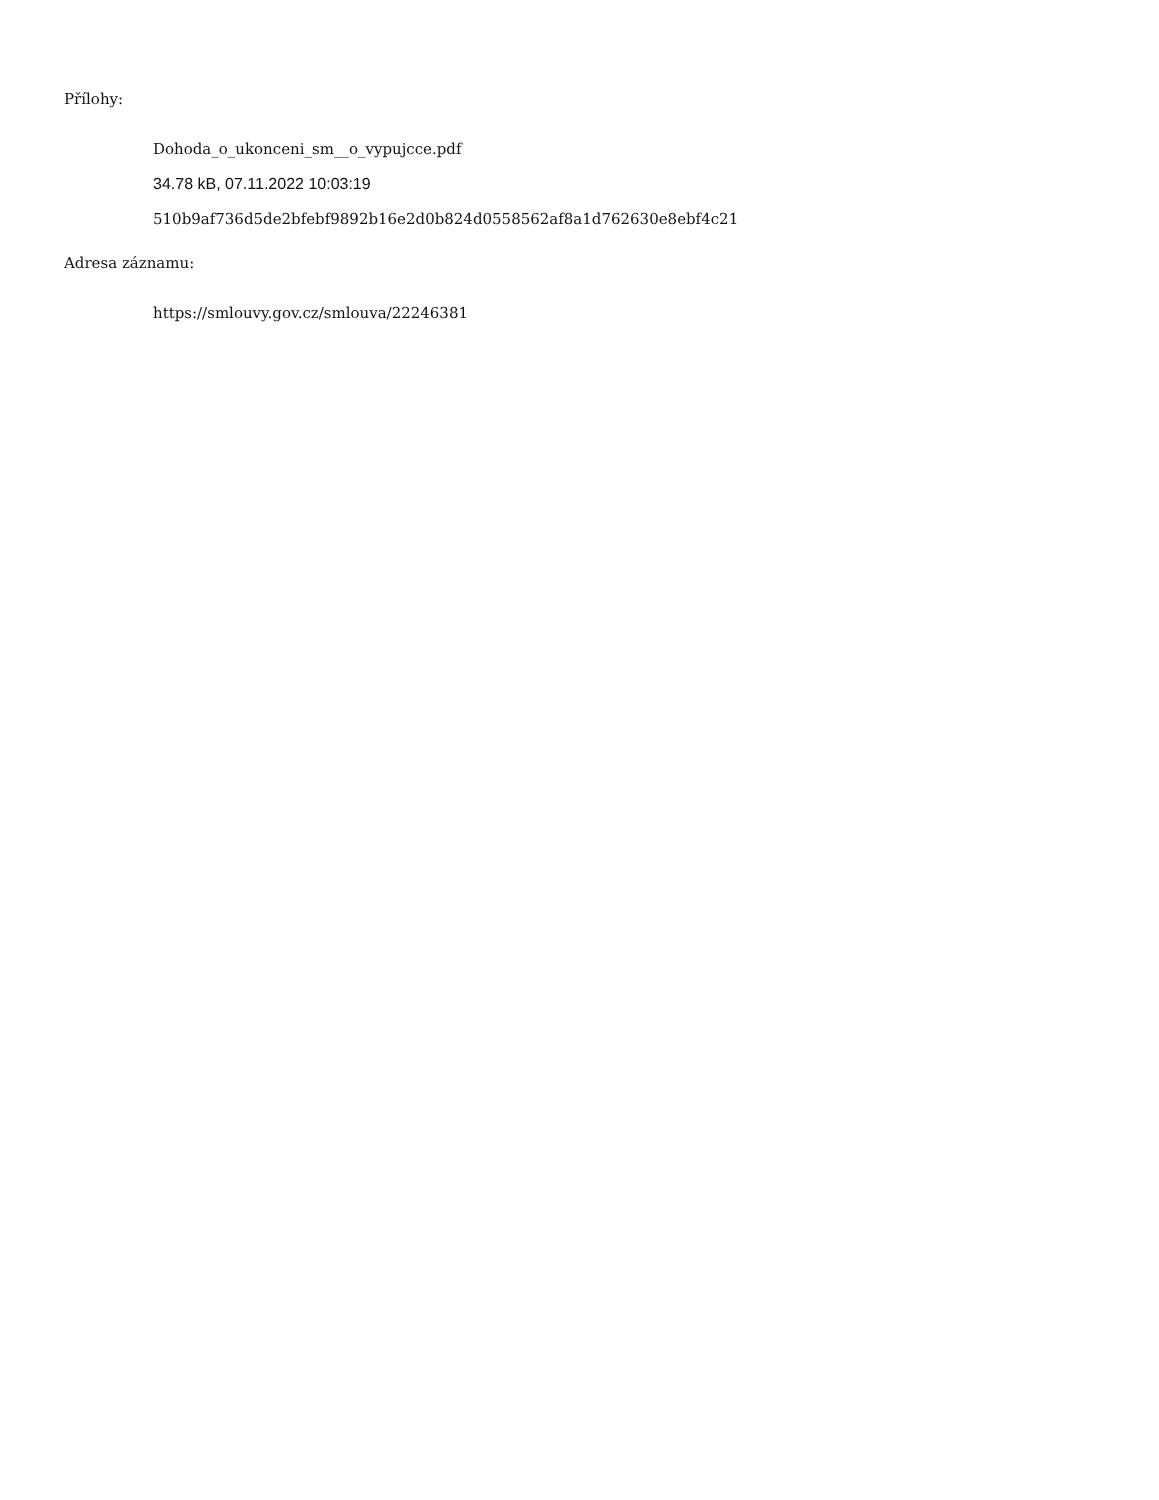Přílohy:
Dohoda_o_ukonceni_sm__o_vypujcce.pdf
34.78 kB, 07.11.2022 10:03:19
510b9af736d5de2bfebf9892b16e2d0b824d0558562af8a1d762630e8ebf4c21
Adresa záznamu:
https://smlouvy.gov.cz/smlouva/22246381